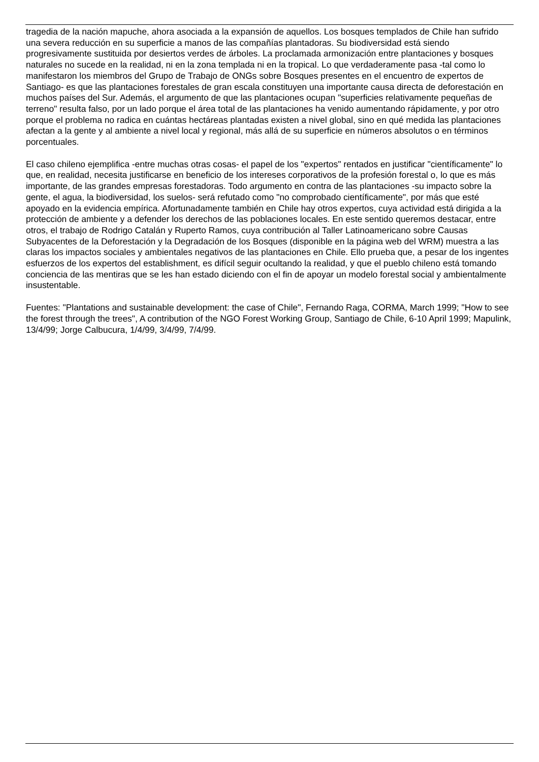tragedia de la nación mapuche, ahora asociada a la expansión de aquellos. Los bosques templados de Chile han sufrido una severa reducción en su superficie a manos de las compañías plantadoras. Su biodiversidad está siendo progresivamente sustituida por desiertos verdes de árboles. La proclamada armonización entre plantaciones y bosques naturales no sucede en la realidad, ni en la zona templada ni en la tropical. Lo que verdaderamente pasa -tal como lo manifestaron los miembros del Grupo de Trabajo de ONGs sobre Bosques presentes en el encuentro de expertos de Santiago- es que las plantaciones forestales de gran escala constituyen una importante causa directa de deforestación en muchos países del Sur. Además, el argumento de que las plantaciones ocupan "superficies relativamente pequeñas de terreno" resulta falso, por un lado porque el área total de las plantaciones ha venido aumentando rápidamente, y por otro porque el problema no radica en cuántas hectáreas plantadas existen a nivel global, sino en qué medida las plantaciones afectan a la gente y al ambiente a nivel local y regional, más allá de su superficie en números absolutos o en términos porcentuales.
El caso chileno ejemplifica -entre muchas otras cosas- el papel de los "expertos" rentados en justificar "científicamente" lo que, en realidad, necesita justificarse en beneficio de los intereses corporativos de la profesión forestal o, lo que es más importante, de las grandes empresas forestadoras. Todo argumento en contra de las plantaciones -su impacto sobre la gente, el agua, la biodiversidad, los suelos- será refutado como "no comprobado científicamente", por más que esté apoyado en la evidencia empírica. Afortunadamente también en Chile hay otros expertos, cuya actividad está dirigida a la protección de ambiente y a defender los derechos de las poblaciones locales. En este sentido queremos destacar, entre otros, el trabajo de Rodrigo Catalán y Ruperto Ramos, cuya contribución al Taller Latinoamericano sobre Causas Subyacentes de la Deforestación y la Degradación de los Bosques (disponible en la página web del WRM) muestra a las claras los impactos sociales y ambientales negativos de las plantaciones en Chile. Ello prueba que, a pesar de los ingentes esfuerzos de los expertos del establishment, es difícil seguir ocultando la realidad, y que el pueblo chileno está tomando conciencia de las mentiras que se les han estado diciendo con el fin de apoyar un modelo forestal social y ambientalmente insustentable.
Fuentes: "Plantations and sustainable development: the case of Chile", Fernando Raga, CORMA, March 1999; "How to see the forest through the trees", A contribution of the NGO Forest Working Group, Santiago de Chile, 6-10 April 1999; Mapulink, 13/4/99; Jorge Calbucura, 1/4/99, 3/4/99, 7/4/99.